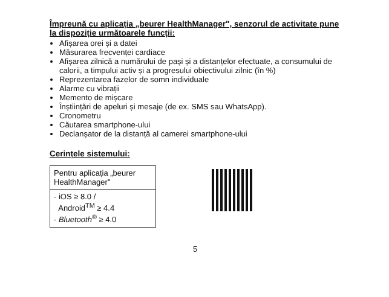Împreună cu aplicația „beurer HealthManager", senzorul de activitate pune la dispoziție următoarele funcții:
Afișarea orei și a datei
Măsurarea frecvenței cardiace
Afișarea zilnică a numărului de pași și a distanțelor efectuate, a consumului de calorii, a timpului activ și a progresului obiectivului zilnic (în %)
Reprezentarea fazelor de somn individuale
Alarme cu vibrații
Memento de mișcare
Înștiințări de apeluri și mesaje (de ex. SMS sau WhatsApp).
Cronometru
Căutarea smartphone-ului
Declanșator de la distanță al camerei smartphone-ului
Cerințele sistemului:
| Pentru aplicația „beurer HealthManager" |
| - iOS ≥ 8.0 / Android<sup>TM</sup> ≥ 4.4 - Bluetooth<sup>®</sup> ≥ 4.0 |
5